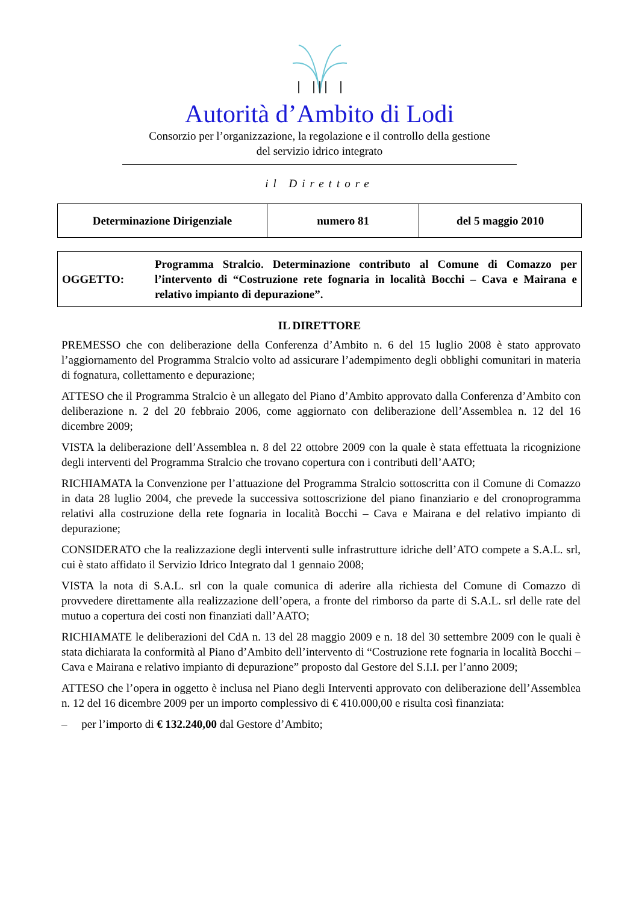Autorità d’Ambito di Lodi
Consorzio per l’organizzazione, la regolazione e il controllo della gestione
del servizio idrico integrato
il Direttore
| Determinazione Dirigenziale | numero 81 | del 5 maggio 2010 |
| OGGETTO: | Programma Stralcio. Determinazione contributo al Comune di Comazzo per l’intervento di “Costruzione rete fognaria in località Bocchi – Cava e Mairana e relativo impianto di depurazione”. |
IL DIRETTORE
PREMESSO che con deliberazione della Conferenza d’Ambito n. 6 del 15 luglio 2008 è stato approvato l’aggiornamento del Programma Stralcio volto ad assicurare l’adempimento degli obblighi comunitari in materia di fognatura, collettamento e depurazione;
ATTESO che il Programma Stralcio è un allegato del Piano d’Ambito approvato dalla Conferenza d’Ambito con deliberazione n. 2 del 20 febbraio 2006, come aggiornato con deliberazione dell’Assemblea n. 12 del 16 dicembre 2009;
VISTA la deliberazione dell’Assemblea n. 8 del 22 ottobre 2009 con la quale è stata effettuata la ricognizione degli interventi del Programma Stralcio che trovano copertura con i contributi dell’AATO;
RICHIAMATA la Convenzione per l’attuazione del Programma Stralcio sottoscritta con il Comune di Comazzo in data 28 luglio 2004, che prevede la successiva sottoscrizione del piano finanziario e del cronoprogramma relativi alla costruzione della rete fognaria in località Bocchi – Cava e Mairana e del relativo impianto di depurazione;
CONSIDERATO che la realizzazione degli interventi sulle infrastrutture idriche dell’ATO compete a S.A.L. srl, cui è stato affidato il Servizio Idrico Integrato dal 1 gennaio 2008;
VISTA la nota di S.A.L. srl con la quale comunica di aderire alla richiesta del Comune di Comazzo di provvedere direttamente alla realizzazione dell’opera, a fronte del rimborso da parte di S.A.L. srl delle rate del mutuo a copertura dei costi non finanziati dall’AATO;
RICHIAMATE le deliberazioni del CdA n. 13 del 28 maggio 2009 e n. 18 del 30 settembre 2009 con le quali è stata dichiarata la conformità al Piano d’Ambito dell’intervento di “Costruzione rete fognaria in località Bocchi – Cava e Mairana e relativo impianto di depurazione” proposto dal Gestore del S.I.I. per l’anno 2009;
ATTESO che l’opera in oggetto è inclusa nel Piano degli Interventi approvato con deliberazione dell’Assemblea n. 12 del 16 dicembre 2009 per un importo complessivo di € 410.000,00 e risulta così finanziata:
– per l’importo di € 132.240,00 dal Gestore d’Ambito;